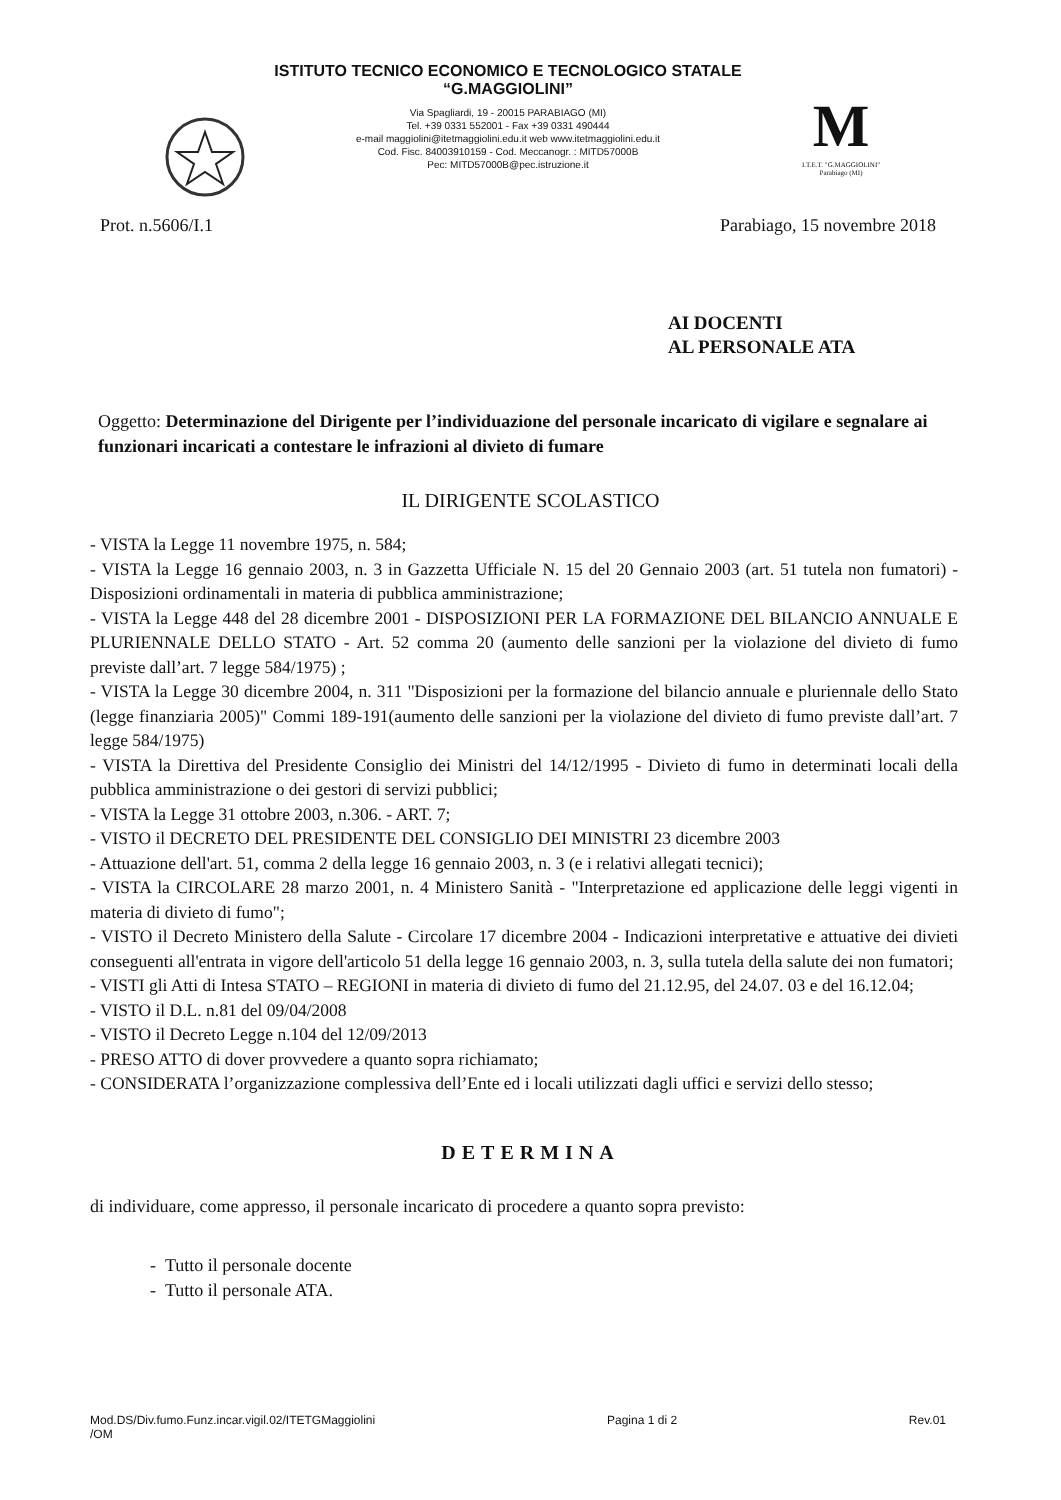ISTITUTO TECNICO ECONOMICO E TECNOLOGICO STATALE
“G.MAGGIOLINI”
Via Spagliardi, 19 - 20015 PARABIAGO (MI)
Tel. +39 0331 552001 - Fax +39 0331 490444
e-mail maggiolini@itetmaggiolini.edu.it web www.itetmaggiolini.edu.it
Cod. Fisc. 84003910159 - Cod. Meccanogr. : MITD57000B
Pec: MITD57000B@pec.istruzione.it
M
I.T.E.T. "G.MAGGIOLINI"
Parabiago (MI)
Prot. n.5606/I.1 Parabiago, 15 novembre 2018
AI DOCENTI
AL PERSONALE ATA
Oggetto: Determinazione del Dirigente per l’individuazione del personale incaricato di vigilare e segnalare ai funzionari incaricati a contestare le infrazioni al divieto di fumare
IL DIRIGENTE SCOLASTICO
- VISTA la Legge 11 novembre 1975, n. 584;
- VISTA la Legge 16 gennaio 2003, n. 3 in Gazzetta Ufficiale N. 15 del 20 Gennaio 2003 (art. 51 tutela non fumatori) - Disposizioni ordinamentali in materia di pubblica amministrazione;
- VISTA la Legge 448 del 28 dicembre 2001 - DISPOSIZIONI PER LA FORMAZIONE DEL BILANCIO ANNUALE E PLURIENNALE DELLO STATO - Art. 52 comma 20 (aumento delle sanzioni per la violazione del divieto di fumo previste dall’art. 7 legge 584/1975) ;
- VISTA la Legge 30 dicembre 2004, n. 311 "Disposizioni per la formazione del bilancio annuale e pluriennale dello Stato (legge finanziaria 2005)" Commi 189-191(aumento delle sanzioni per la violazione del divieto di fumo previste dall’art. 7 legge 584/1975)
- VISTA la Direttiva del Presidente Consiglio dei Ministri del 14/12/1995 - Divieto di fumo in determinati locali della pubblica amministrazione o dei gestori di servizi pubblici;
- VISTA la Legge 31 ottobre 2003, n.306. - ART. 7;
- VISTO il DECRETO DEL PRESIDENTE DEL CONSIGLIO DEI MINISTRI 23 dicembre 2003
- Attuazione dell'art. 51, comma 2 della legge 16 gennaio 2003, n. 3 (e i relativi allegati tecnici);
- VISTA la CIRCOLARE 28 marzo 2001, n. 4 Ministero Sanità - "Interpretazione ed applicazione delle leggi vigenti in materia di divieto di fumo";
- VISTO il Decreto Ministero della Salute - Circolare 17 dicembre 2004 - Indicazioni interpretative e attuative dei divieti conseguenti all'entrata in vigore dell'articolo 51 della legge 16 gennaio 2003, n. 3, sulla tutela della salute dei non fumatori;
- VISTI gli Atti di Intesa STATO – REGIONI in materia di divieto di fumo del 21.12.95, del 24.07. 03 e del 16.12.04;
- VISTO il D.L. n.81 del 09/04/2008
- VISTO il Decreto Legge n.104 del 12/09/2013
- PRESO ATTO di dover provvedere a quanto sopra richiamato;
- CONSIDERATA l’organizzazione complessiva dell’Ente ed i locali utilizzati dagli uffici e servizi dello stesso;
DETERMINA
di individuare, come appresso, il personale incaricato di procedere a quanto sopra previsto:
- Tutto il personale docente
- Tutto il personale ATA.
Mod.DS/Div.fumo.Funz.incar.vigil.02/ITETGMaggiolini
/OM Pagina 1 di 2 Rev.01